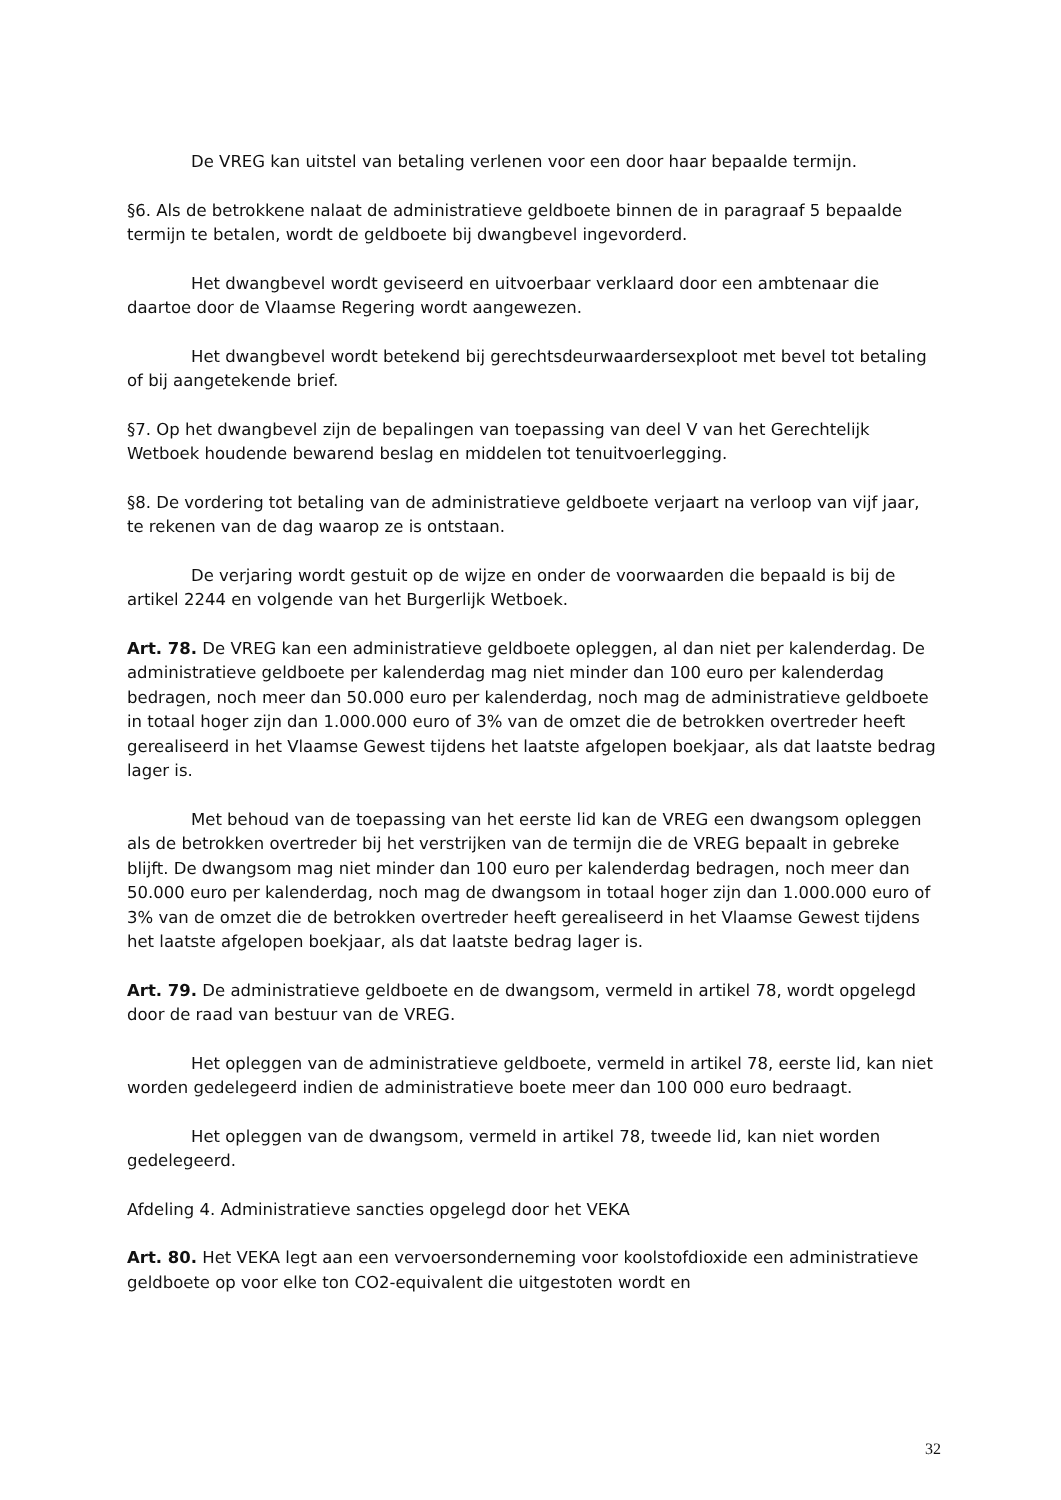De VREG kan uitstel van betaling verlenen voor een door haar bepaalde termijn.
§6. Als de betrokkene nalaat de administratieve geldboete binnen de in paragraaf 5 bepaalde termijn te betalen, wordt de geldboete bij dwangbevel ingevorderd.
Het dwangbevel wordt geviseerd en uitvoerbaar verklaard door een ambtenaar die daartoe door de Vlaamse Regering wordt aangewezen.
Het dwangbevel wordt betekend bij gerechtsdeurwaardersexploot met bevel tot betaling of bij aangetekende brief.
§7. Op het dwangbevel zijn de bepalingen van toepassing van deel V van het Gerechtelijk Wetboek houdende bewarend beslag en middelen tot tenuitvoerlegging.
§8. De vordering tot betaling van de administratieve geldboete verjaart na verloop van vijf jaar, te rekenen van de dag waarop ze is ontstaan.
De verjaring wordt gestuit op de wijze en onder de voorwaarden die bepaald is bij de artikel 2244 en volgende van het Burgerlijk Wetboek.
Art. 78. De VREG kan een administratieve geldboete opleggen, al dan niet per kalenderdag. De administratieve geldboete per kalenderdag mag niet minder dan 100 euro per kalenderdag bedragen, noch meer dan 50.000 euro per kalenderdag, noch mag de administratieve geldboete in totaal hoger zijn dan 1.000.000 euro of 3% van de omzet die de betrokken overtreder heeft gerealiseerd in het Vlaamse Gewest tijdens het laatste afgelopen boekjaar, als dat laatste bedrag lager is.
Met behoud van de toepassing van het eerste lid kan de VREG een dwangsom opleggen als de betrokken overtreder bij het verstrijken van de termijn die de VREG bepaalt in gebreke blijft. De dwangsom mag niet minder dan 100 euro per kalenderdag bedragen, noch meer dan 50.000 euro per kalenderdag, noch mag de dwangsom in totaal hoger zijn dan 1.000.000 euro of 3% van de omzet die de betrokken overtreder heeft gerealiseerd in het Vlaamse Gewest tijdens het laatste afgelopen boekjaar, als dat laatste bedrag lager is.
Art. 79. De administratieve geldboete en de dwangsom, vermeld in artikel 78, wordt opgelegd door de raad van bestuur van de VREG.
Het opleggen van de administratieve geldboete, vermeld in artikel 78, eerste lid, kan niet worden gedelegeerd indien de administratieve boete meer dan 100 000 euro bedraagt.
Het opleggen van de dwangsom, vermeld in artikel 78, tweede lid, kan niet worden gedelegeerd.
Afdeling 4. Administratieve sancties opgelegd door het VEKA
Art. 80. Het VEKA legt aan een vervoersonderneming voor koolstofdioxide een administratieve geldboete op voor elke ton CO2-equivalent die uitgestoten wordt en
32